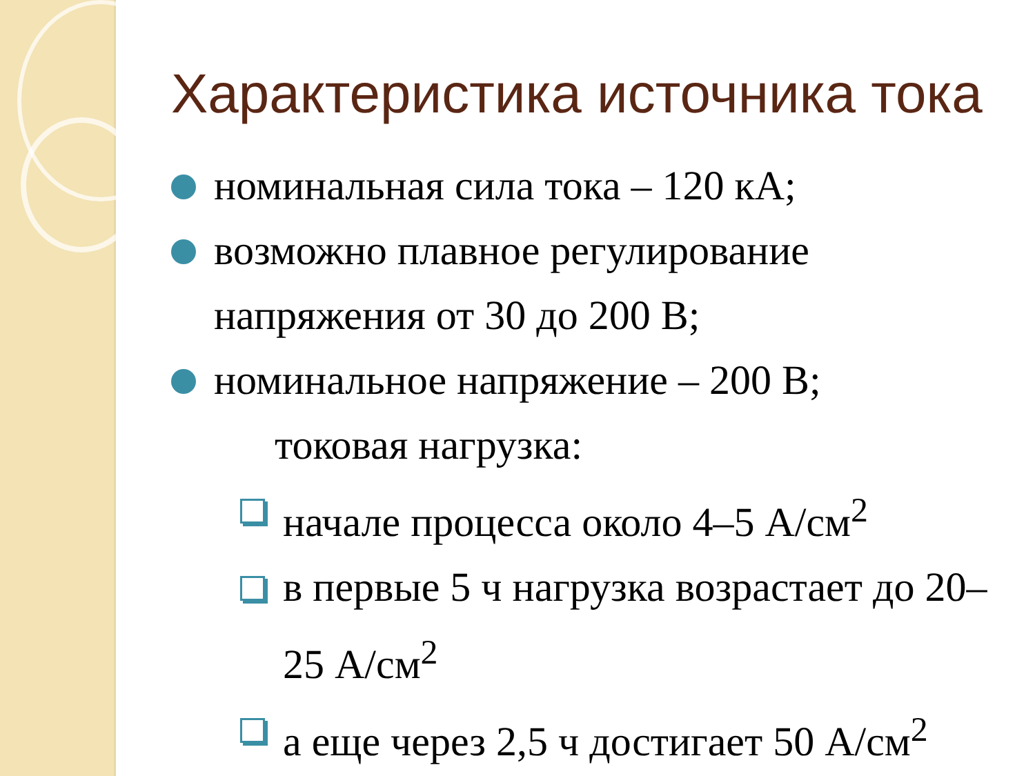Характеристика источника тока
номинальная сила тока – 120 кА;
возможно плавное регулирование напряжения от 30 до 200 В;
номинальное напряжение – 200 В;
токовая нагрузка:
начале процесса около 4–5 А/см<sup>2</sup>
в первые 5 ч нагрузка возрастает до 20–25 А/см<sup>2</sup>
а еще через 2,5 ч достигает 50 А/см<sup>2</sup>